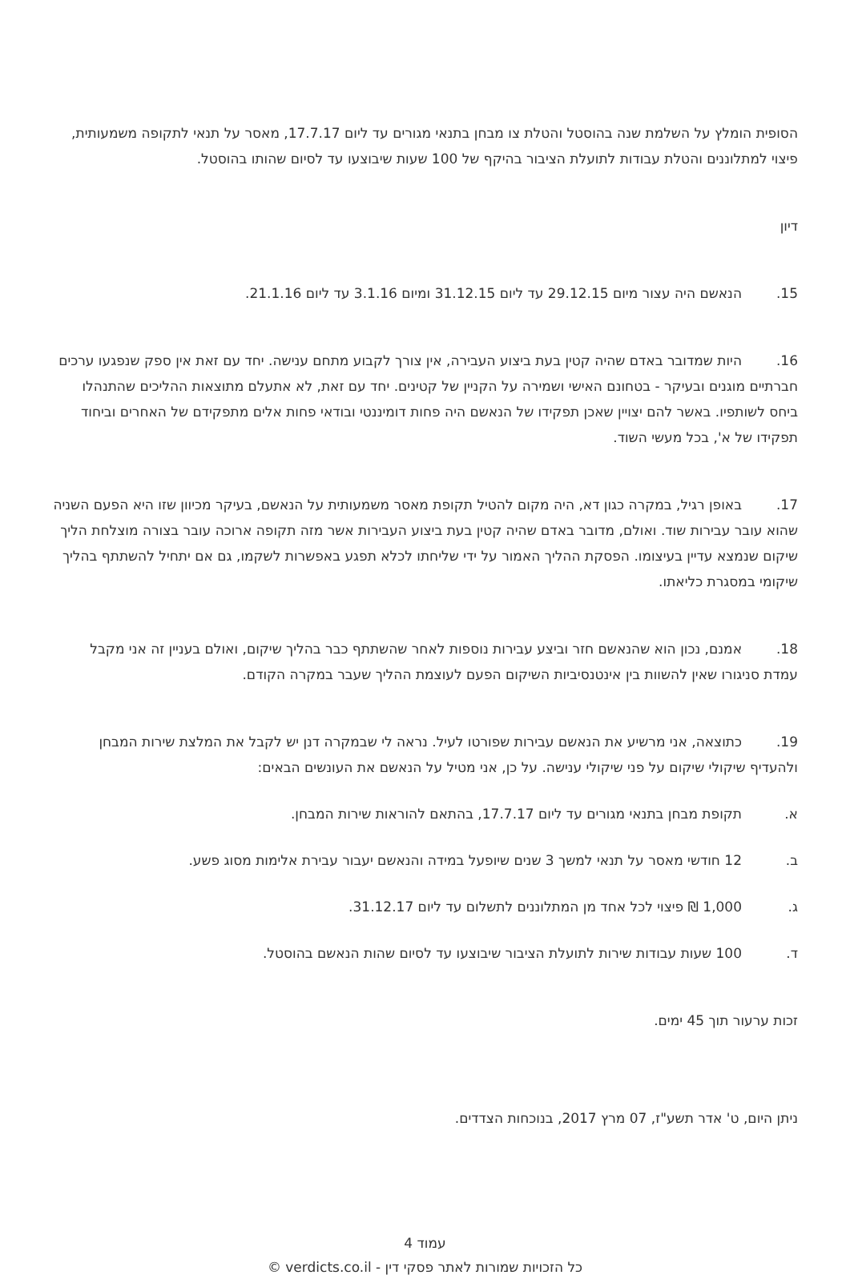הסופית הומלץ על השלמת שנה בהוסטל והטלת צו מבחן בתנאי מגורים עד ליום 17.7.17, מאסר על תנאי לתקופה משמעותית, פיצוי למתלוננים והטלת עבודות לתועלת הציבור בהיקף של 100 שעות שיבוצעו עד לסיום שהותו בהוסטל.
דיון
15. הנאשם היה עצור מיום 29.12.15 עד ליום 31.12.15 ומיום 3.1.16 עד ליום 21.1.16.
16. היות שמדובר באדם שהיה קטין בעת ביצוע העבירה, אין צורך לקבוע מתחם ענישה. יחד עם זאת אין ספק שנפגעו ערכים חברתיים מוגנים ובעיקר - בטחונם האישי ושמירה על הקניין של קטינים. יחד עם זאת, לא אתעלם מתוצאות ההליכים שהתנהלו ביחס לשותפיו. באשר להם יצויין שאכן תפקידו של הנאשם היה פחות דומיננטי ובודאי פחות אלים מתפקידם של האחרים וביחוד תפקידו של א', בכל מעשי השוד.
17. באופן רגיל, במקרה כגון דא, היה מקום להטיל תקופת מאסר משמעותית על הנאשם, בעיקר מכיוון שזו היא הפעם השניה שהוא עובר עבירות שוד. ואולם, מדובר באדם שהיה קטין בעת ביצוע העבירות אשר מזה תקופה ארוכה עובר בצורה מוצלחת הליך שיקום שנמצא עדיין בעיצומו. הפסקת ההליך האמור על ידי שליחתו לכלא תפגע באפשרות לשקמו, גם אם יתחיל להשתתף בהליך שיקומי במסגרת כליאתו.
18. אמנם, נכון הוא שהנאשם חזר וביצע עבירות נוספות לאחר שהשתתף כבר בהליך שיקום, ואולם בעניין זה אני מקבל עמדת סניגורו שאין להשוות בין אינטנסיביות השיקום הפעם לעוצמת ההליך שעבר במקרה הקודם.
19. כתוצאה, אני מרשיע את הנאשם עבירות שפורטו לעיל. נראה לי שבמקרה דנן יש לקבל את המלצת שירות המבחן ולהעדיף שיקולי שיקום על פני שיקולי ענישה. על כן, אני מטיל על הנאשם את העונשים הבאים:
א. תקופת מבחן בתנאי מגורים עד ליום 17.7.17, בהתאם להוראות שירות המבחן.
ב. 12 חודשי מאסר על תנאי למשך 3 שנים שיופעל במידה והנאשם יעבור עבירת אלימות מסוג פשע.
ג. 1,000 ₪ פיצוי לכל אחד מן המתלוננים לתשלום עד ליום 31.12.17.
ד. 100 שעות עבודות שירות לתועלת הציבור שיבוצעו עד לסיום שהות הנאשם בהוסטל.
זכות ערעור תוך 45 ימים.
ניתן היום, ט' אדר תשע"ז, 07 מרץ 2017, בנוכחות הצדדים.
עמוד 4
כל הזכויות שמורות לאתר פסקי דין - verdicts.co.il ©